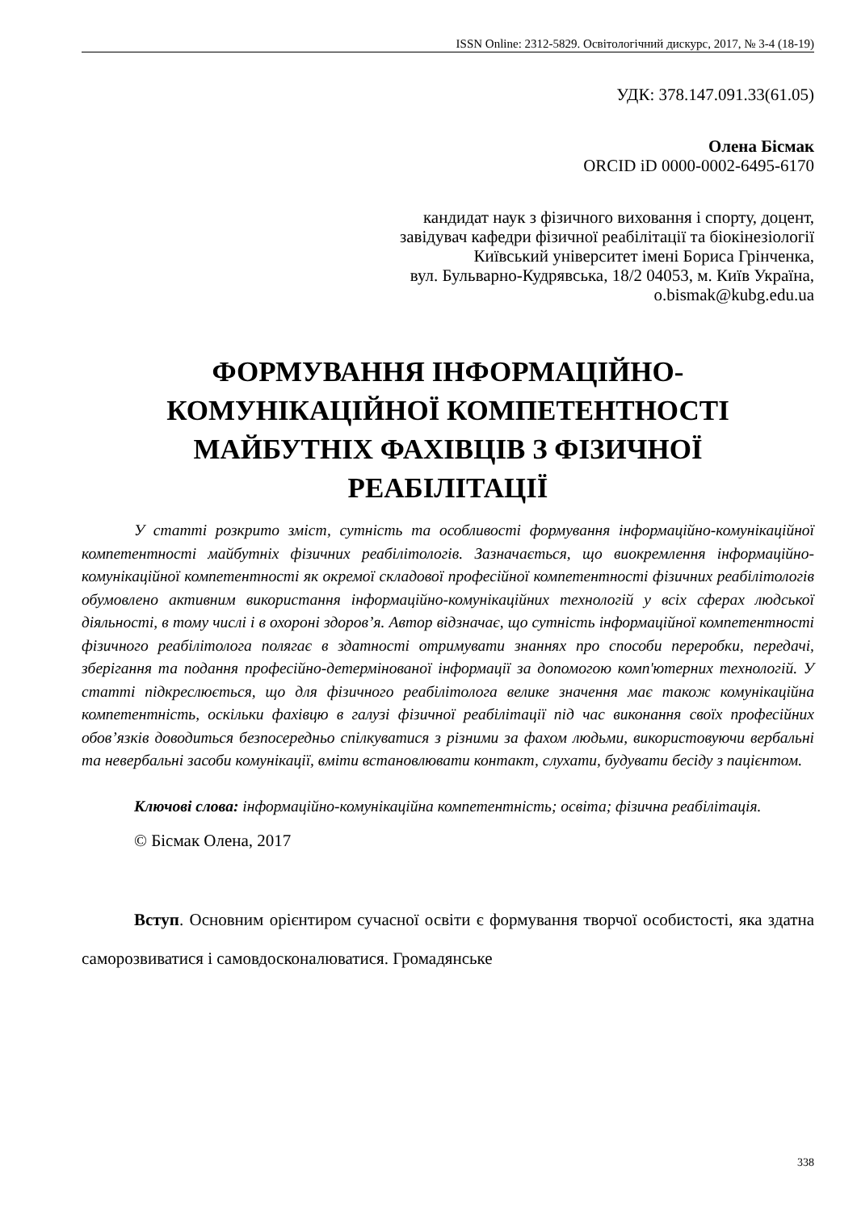ISSN Online: 2312-5829. Освітологічний дискурс, 2017, № 3-4 (18-19)
УДК: 378.147.091.33(61.05)
Олена Бісмак
ORCID iD 0000-0002-6495-6170
кандидат наук з фізичного виховання і спорту, доцент,
завідувач кафедри фізичної реабілітації та біокінезіології
Київський університет імені Бориса Грінченка,
вул. Бульварно-Кудрявська, 18/2 04053, м. Київ Україна,
o.bismak@kubg.edu.ua
ФОРМУВАННЯ ІНФОРМАЦІЙНО-
КОМУНІКАЦІЙНОЇ КОМПЕТЕНТНОСТІ
МАЙБУТНІХ ФАХІВЦІВ З ФІЗИЧНОЇ
РЕАБІЛІТАЦІЇ
У статті розкрито зміст, сутність та особливості формування інформаційно-комунікаційної компетентності майбутніх фізичних реабілітологів. Зазначається, що виокремлення інформаційно-комунікаційної компетентності як окремої складової професійної компетентності фізичних реабілітологів обумовлено активним використання інформаційно-комунікаційних технологій у всіх сферах людської діяльності, в тому числі і в охороні здоров’я. Автор відзначає, що сутність інформаційної компетентності фізичного реабілітолога полягає в здатності отримувати знаннях про способи переробки, передачі, зберігання та подання професійно-детермінованої інформації за допомогою комп'ютерних технологій. У статті підкреслюється, що для фізичного реабілітолога велике значення має також комунікаційна компетентність, оскільки фахівцю в галузі фізичної реабілітації під час виконання своїх професійних обов’язків доводиться безпосередньо спілкуватися з різними за фахом людьми, використовуючи вербальні та невербальні засоби комунікації, вміти встановлювати контакт, слухати, будувати бесіду з пацієнтом.
Ключові слова: інформаційно-комунікаційна компетентність; освіта; фізична реабілітація.
© Бісмак Олена, 2017
Вступ. Основним орієнтиром сучасної освіти є формування творчої особистості, яка здатна саморозвиватися і самовдосконалюватися. Громадянське
338